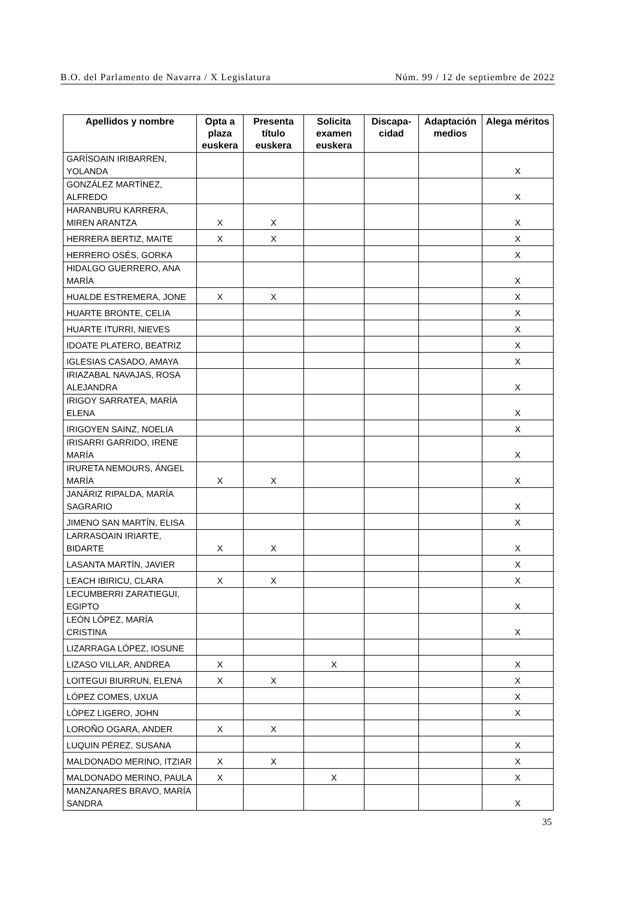B.O. del Parlamento de Navarra / X Legislatura Núm. 99 / 12 de septiembre de 2022
| Apellidos y nombre | Opta a plaza euskera | Presenta título euskera | Solicita examen euskera | Discapa-cidad | Adaptación medios | Alega méritos |
| --- | --- | --- | --- | --- | --- | --- |
| GARÍSOAIN IRIBARREN, YOLANDA | | | | | | X |
| GONZÁLEZ MARTÍNEZ, ALFREDO | | | | | | X |
| HARANBURU KARRERA, MIREN ARANTZA | X | X | | | | X |
| HERRERA BERTIZ, MAITE | X | X | | | | X |
| HERRERO OSÉS, GORKA | | | | | | X |
| HIDALGO GUERRERO, ANA MARÍA | | | | | | X |
| HUALDE ESTREMERA, JONE | X | X | | | | X |
| HUARTE BRONTE, CELIA | | | | | | X |
| HUARTE ITURRI, NIEVES | | | | | | X |
| IDOATE PLATERO, BEATRIZ | | | | | | X |
| IGLESIAS CASADO, AMAYA | | | | | | X |
| IRIAZABAL NAVAJAS, ROSA ALEJANDRA | | | | | | X |
| IRIGOY SARRATEA, MARÍA ELENA | | | | | | X |
| IRIGOYEN SAINZ, NOELIA | | | | | | X |
| IRISARRI GARRIDO, IRENE MARÍA | | | | | | X |
| IRURETA NEMOURS, ÁNGEL MARÍA | X | X | | | | X |
| JANÁRIZ RIPALDA, MARÍA SAGRARIO | | | | | | X |
| JIMENO SAN MARTÍN, ELISA | | | | | | X |
| LARRASOAIN IRIARTE, BIDARTE | X | X | | | | X |
| LASANTA MARTÍN, JAVIER | | | | | | X |
| LEACH IBIRICU, CLARA | X | X | | | | X |
| LECUMBERRI ZARATIEGUI, EGIPTO | | | | | | X |
| LEÓN LÓPEZ, MARÍA CRISTINA | | | | | | X |
| LIZARRAGA LÓPEZ, IOSUNE | | | | | | |
| LIZASO VILLAR, ANDREA | X | | X | | | X |
| LOITEGUI BIURRUN, ELENA | X | X | | | | X |
| LÓPEZ COMES, UXUA | | | | | | X |
| LÓPEZ LIGERO, JOHN | | | | | | X |
| LOROÑO OGARA, ANDER | X | X | | | | |
| LUQUIN PÉREZ, SUSANA | | | | | | X |
| MALDONADO MERINO, ITZIAR | X | X | | | | X |
| MALDONADO MERINO, PAULA | X | | X | | | X |
| MANZANARES BRAVO, MARÍA SANDRA | | | | | | X |
35